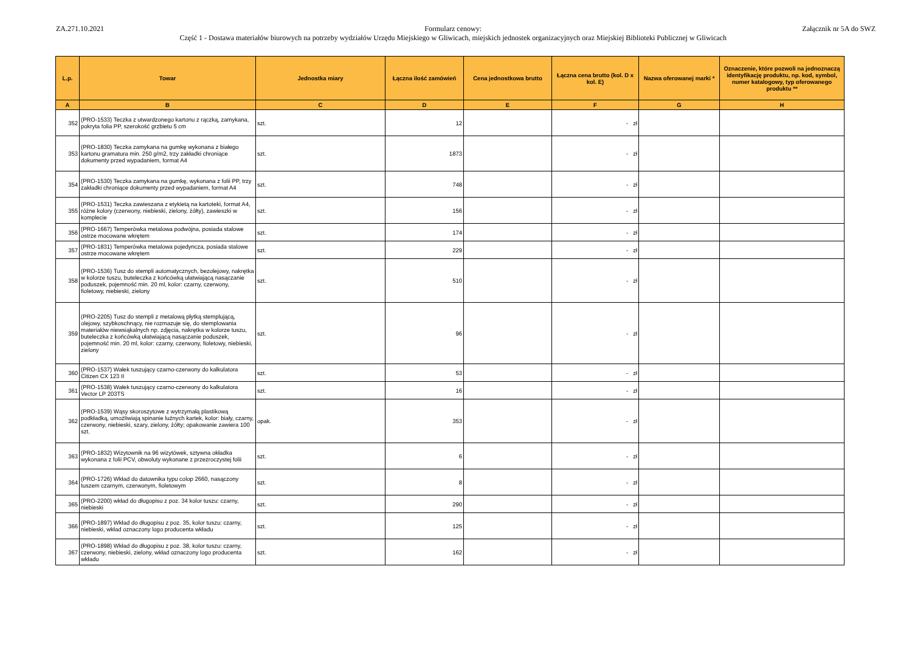ZA.271.10.2021 Formularz cenowy:
Część 1 - Dostawa materiałów biurowych na potrzeby wydziałów Urzędu Miejskiego w Gliwicach, miejskich jednostek organizacyjnych oraz Miejskiej Biblioteki Publicznej w Gliwicach
Załącznik nr 5A do SWZ
| L.p. | Towar | Jednostka miary | Łączna ilość zamówień | Cena jednostkowa brutto | Łączna cena brutto (kol. D x kol. E) | Nazwa oferowanej marki * | Oznaczenie, które pozwoli na jednoznaczą identyfikację produktu, np. kod, symbol, numer katalogowy, typ oferowanego produktu ** |
| --- | --- | --- | --- | --- | --- | --- | --- |
| A | B | C | D | E | F | G | H |
| 352 | (PRO-1533) Teczka z utwardzonego kartonu z rączką, zamykana, pokryta folia PP, szerokość grzbietu 5 cm | szt. | 12 | | - zł | | |
| 353 | (PRO-1830) Teczka zamykana na gumkę wykonana z białego kartonu gramatura min. 250 g/m2, trzy zakładki chroniące dokumenty przed wypadaniem, format A4 | szt. | 1873 | | - zł | | |
| 354 | (PRO-1530) Teczka zamykana na gumkę, wykonana z folii PP, trzy zakładki chroniące dokumenty przed wypadaniem, format A4 | szt. | 748 | | - zł | | |
| 355 | (PRO-1531) Teczka zawieszana z etykietą na kartoteki, format A4, różne kolory (czerwony, niebieski, zielony, żółty), zawieszki w komplecie | szt. | 156 | | - zł | | |
| 356 | (PRO-1667) Temperówka metalowa podwójna, posiada stalowe ostrze mocowane wkrętem | szt. | 174 | | - zł | | |
| 357 | (PRO-1831) Temperówka metalowa pojedyncza, posiada stalowe ostrze mocowane wkrętem | szt. | 229 | | - zł | | |
| 358 | (PRO-1536) Tusz do stempli automatycznych, bezolejowy, nakrętka w kolorze tuszu, buteleczka z końcówką ułatwiającą nasączanie poduszek, pojemność min. 20 ml, kolor: czarny, czerwony, fioletowy, niebieski, zielony | szt. | 510 | | - zł | | |
| 359 | (PRO-2205) Tusz do stempli z metalową płytką stemplującą, olejowy, szybkoschnący, nie rozmazuje się, do stemplowania materiałów niewsiąkalnych np. zdjęcia, nakrętka w kolorze tuszu, buteleczka z końcówką ułatwiającą nasączanie poduszek, pojemność min. 20 ml, kolor: czarny, czerwony, fioletowy, niebieski, zielony | szt. | 96 | | - zł | | |
| 360 | (PRO-1537) Wałek tuszujący czarno-czerwony do kalkulatora Citizen CX 123 II | szt. | 53 | | - zł | | |
| 361 | (PRO-1538) Wałek tuszujący czarno-czerwony do kalkulatora Vector LP 203TS | szt. | 16 | | - zł | | |
| 362 | (PRO-1539) Wąsy skoroszytowe z wytrzymałą plastikową podkładką, umożliwiają spinanie luźnych kartek, kolor: biały, czarny, czerwony, niebieski, szary, zielony, żółty; opakowanie zawiera 100 szt. | opak. | 353 | | - zł | | |
| 363 | (PRO-1832) Wizytownik na 96 wizytówek, sztywna okładka wykonana z folii PCV, obwoluty wykonane z przezroczystej folii | szt. | 6 | | - zł | | |
| 364 | (PRO-1726) Wkład do datownika typu colop 2660, nasączony tuszem czarnym, czerwonym, fioletowym | szt. | 8 | | - zł | | |
| 365 | (PRO-2200) wkład do długopisu z poz. 34 kolor tuszu: czarny, niebieski | szt. | 290 | | - zł | | |
| 366 | (PRO-1897) Wkład do długopisu z poz. 35, kolor tuszu: czarny, niebieski, wkład oznaczony logo producenta wkładu | szt. | 125 | | - zł | | |
| 367 | (PRO-1898) Wkład do długopisu z poz. 38, kolor tuszu: czarny, czerwony, niebieski, zielony, wkład oznaczony logo producenta wkładu | szt. | 162 | | - zł | | |